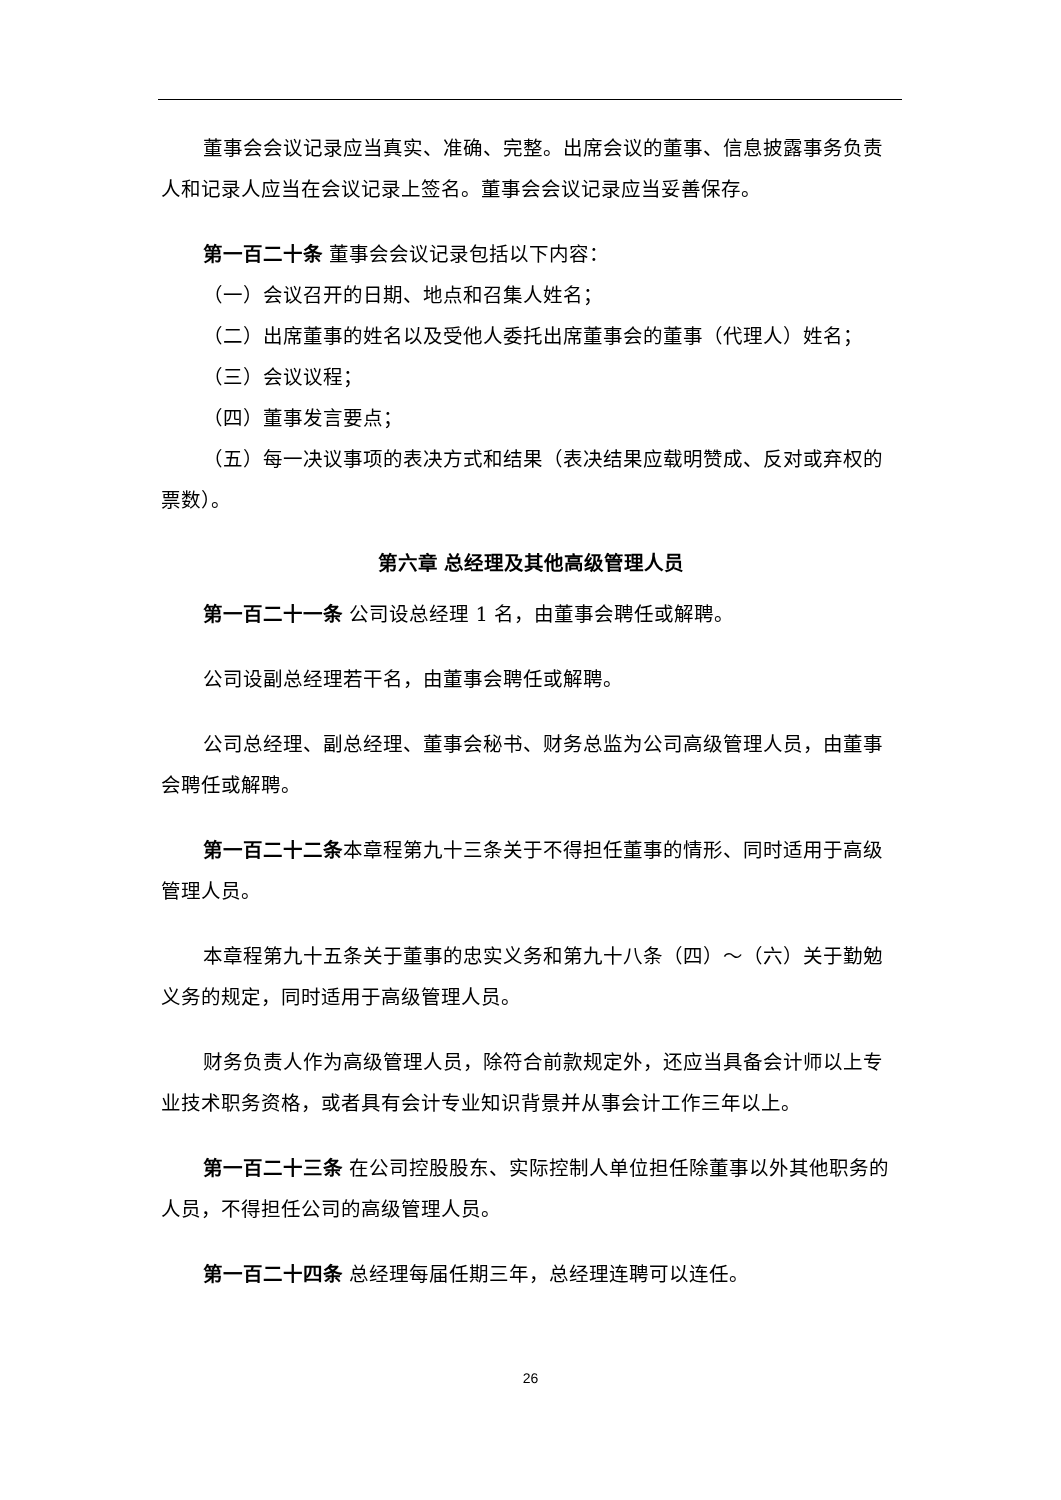董事会会议记录应当真实、准确、完整。出席会议的董事、信息披露事务负责人和记录人应当在会议记录上签名。董事会会议记录应当妥善保存。
第一百二十条 董事会会议记录包括以下内容：
（一）会议召开的日期、地点和召集人姓名；
（二）出席董事的姓名以及受他人委托出席董事会的董事（代理人）姓名；
（三）会议议程；
（四）董事发言要点；
（五）每一决议事项的表决方式和结果（表决结果应载明赞成、反对或弃权的票数）。
第六章 总经理及其他高级管理人员
第一百二十一条 公司设总经理 1 名，由董事会聘任或解聘。
公司设副总经理若干名，由董事会聘任或解聘。
公司总经理、副总经理、董事会秘书、财务总监为公司高级管理人员，由董事会聘任或解聘。
第一百二十二条本章程第九十三条关于不得担任董事的情形、同时适用于高级管理人员。
本章程第九十五条关于董事的忠实义务和第九十八条（四）～（六）关于勤勉义务的规定，同时适用于高级管理人员。
财务负责人作为高级管理人员，除符合前款规定外，还应当具备会计师以上专业技术职务资格，或者具有会计专业知识背景并从事会计工作三年以上。
第一百二十三条 在公司控股股东、实际控制人单位担任除董事以外其他职务的人员，不得担任公司的高级管理人员。
第一百二十四条 总经理每届任期三年，总经理连聘可以连任。
26